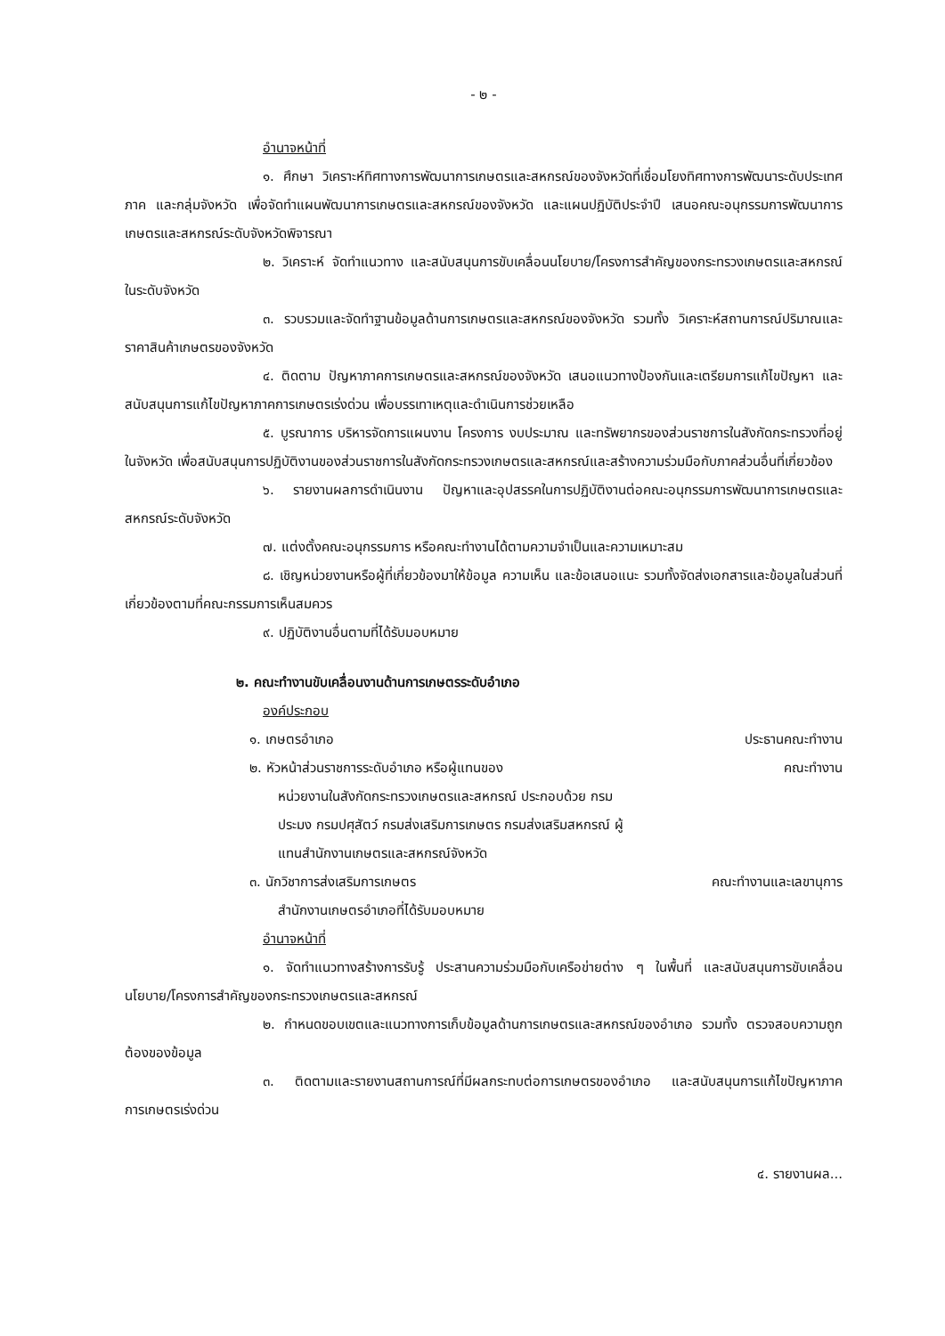- ๒ -
อำนาจหน้าที่
๑. ศึกษา วิเคราะห์ทิศทางการพัฒนาการเกษตรและสหกรณ์ของจังหวัดที่เชื่อมโยงทิศทางการพัฒนาระดับประเทศ ภาค และกลุ่มจังหวัด เพื่อจัดทำแผนพัฒนาการเกษตรและสหกรณ์ของจังหวัด และแผนปฏิบัติประจำปี เสนอคณะอนุกรรมการพัฒนาการเกษตรและสหกรณ์ระดับจังหวัดพิจารณา
๒. วิเคราะห์ จัดทำแนวทาง และสนับสนุนการขับเคลื่อนนโยบาย/โครงการสำคัญของกระทรวงเกษตรและสหกรณ์ในระดับจังหวัด
๓. รวบรวมและจัดทำฐานข้อมูลด้านการเกษตรและสหกรณ์ของจังหวัด รวมทั้ง วิเคราะห์สถานการณ์ปริมาณและราคาสินค้าเกษตรของจังหวัด
๔. ติดตาม ปัญหาภาคการเกษตรและสหกรณ์ของจังหวัด เสนอแนวทางป้องกันและเตรียมการแก้ไขปัญหา และสนับสนุนการแก้ไขปัญหาภาคการเกษตรเร่งด่วน เพื่อบรรเทาเหตุและดำเนินการช่วยเหลือ
๕. บูรณาการ บริหารจัดการแผนงาน โครงการ งบประมาณ และทรัพยากรของส่วนราชการในสังกัดกระทรวงที่อยู่ในจังหวัด เพื่อสนับสนุนการปฏิบัติงานของส่วนราชการในสังกัดกระทรวงเกษตรและสหกรณ์และสร้างความร่วมมือกับภาคส่วนอื่นที่เกี่ยวข้อง
๖. รายงานผลการดำเนินงาน ปัญหาและอุปสรรคในการปฏิบัติงานต่อคณะอนุกรรมการพัฒนาการเกษตรและสหกรณ์ระดับจังหวัด
๗. แต่งตั้งคณะอนุกรรมการ หรือคณะทำงานได้ตามความจำเป็นและความเหมาะสม
๘. เชิญหน่วยงานหรือผู้ที่เกี่ยวข้องมาให้ข้อมูล ความเห็น และข้อเสนอแนะ รวมทั้งจัดส่งเอกสารและข้อมูลในส่วนที่เกี่ยวข้องตามที่คณะกรรมการเห็นสมควร
๙. ปฏิบัติงานอื่นตามที่ได้รับมอบหมาย
๒. คณะทำงานขับเคลื่อนงานด้านการเกษตรระดับอำเภอ
องค์ประกอบ
๑. เกษตรอำเภอ ประธานคณะทำงาน
๒. หัวหน้าส่วนราชการระดับอำเภอ หรือผู้แทนของ คณะทำงาน
หน่วยงานในสังกัดกระทรวงเกษตรและสหกรณ์ ประกอบด้วย กรมประมง กรมปศุสัตว์ กรมส่งเสริมการเกษตร กรมส่งเสริมสหกรณ์ ผู้แทนสำนักงานเกษตรและสหกรณ์จังหวัด
๓. นักวิชาการส่งเสริมการเกษตร คณะทำงานและเลขานุการ
สำนักงานเกษตรอำเภอที่ได้รับมอบหมาย
อำนาจหน้าที่
๑. จัดทำแนวทางสร้างการรับรู้ ประสานความร่วมมือกับเครือข่ายต่าง ๆ ในพื้นที่ และสนับสนุนการขับเคลื่อนนโยบาย/โครงการสำคัญของกระทรวงเกษตรและสหกรณ์
๒. กำหนดขอบเขตและแนวทางการเก็บข้อมูลด้านการเกษตรและสหกรณ์ของอำเภอ รวมทั้ง ตรวจสอบความถูกต้องของข้อมูล
๓. ติดตามและรายงานสถานการณ์ที่มีผลกระทบต่อการเกษตรของอำเภอ และสนับสนุนการแก้ไขปัญหาภาคการเกษตรเร่งด่วน
๔. รายงานผล...